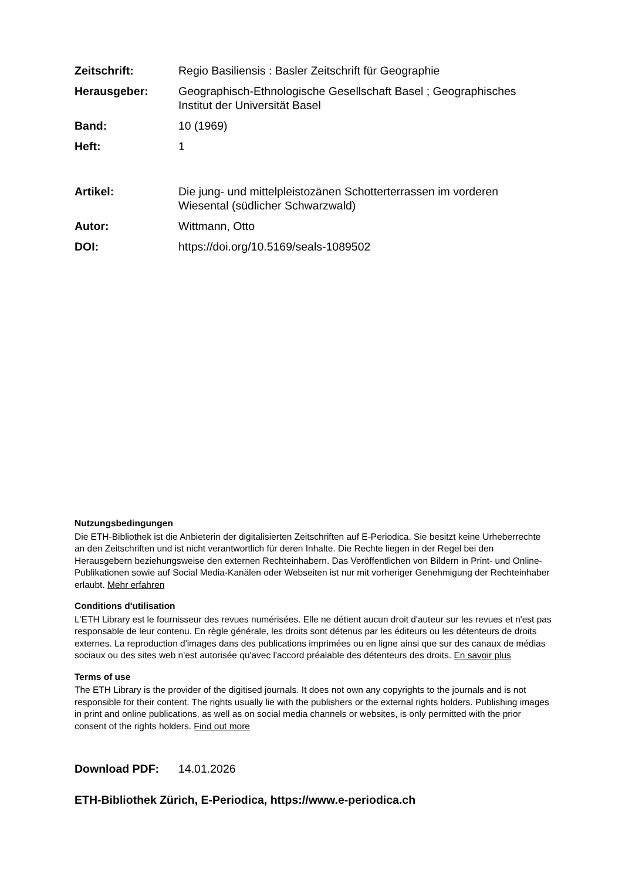Zeitschrift: Regio Basiliensis : Basler Zeitschrift für Geographie
Herausgeber: Geographisch-Ethnologische Gesellschaft Basel ; Geographisches Institut der Universität Basel
Band: 10 (1969)
Heft: 1
Artikel: Die jung- und mittelpleistozänen Schotterterrassen im vorderen Wiesental (südlicher Schwarzwald)
Autor: Wittmann, Otto
DOI: https://doi.org/10.5169/seals-1089502
Nutzungsbedingungen
Die ETH-Bibliothek ist die Anbieterin der digitalisierten Zeitschriften auf E-Periodica. Sie besitzt keine Urheberrechte an den Zeitschriften und ist nicht verantwortlich für deren Inhalte. Die Rechte liegen in der Regel bei den Herausgebern beziehungsweise den externen Rechteinhabern. Das Veröffentlichen von Bildern in Print- und Online-Publikationen sowie auf Social Media-Kanälen oder Webseiten ist nur mit vorheriger Genehmigung der Rechteinhaber erlaubt. Mehr erfahren
Conditions d'utilisation
L'ETH Library est le fournisseur des revues numérisées. Elle ne détient aucun droit d'auteur sur les revues et n'est pas responsable de leur contenu. En règle générale, les droits sont détenus par les éditeurs ou les détenteurs de droits externes. La reproduction d'images dans des publications imprimées ou en ligne ainsi que sur des canaux de médias sociaux ou des sites web n'est autorisée qu'avec l'accord préalable des détenteurs des droits. En savoir plus
Terms of use
The ETH Library is the provider of the digitised journals. It does not own any copyrights to the journals and is not responsible for their content. The rights usually lie with the publishers or the external rights holders. Publishing images in print and online publications, as well as on social media channels or websites, is only permitted with the prior consent of the rights holders. Find out more
Download PDF: 14.01.2026
ETH-Bibliothek Zürich, E-Periodica, https://www.e-periodica.ch